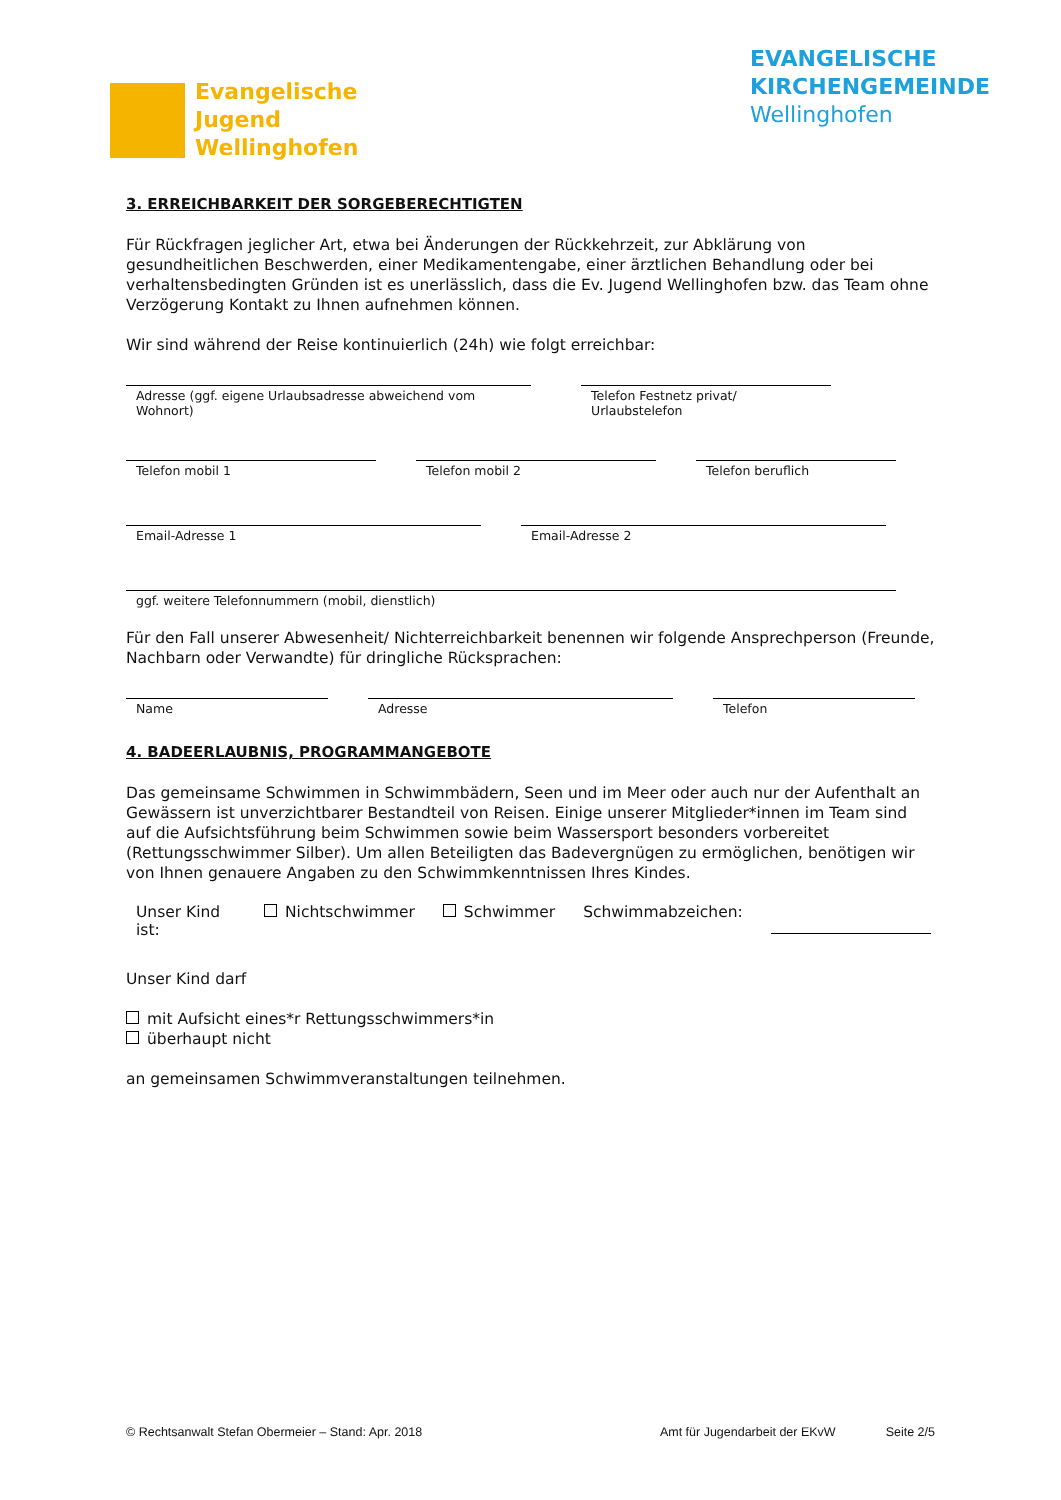Evangelische
Jugend
Wellinghofen
EVANGELISCHE
KIRCHENGEMEINDE
Wellinghofen
3. ERREICHBARKEIT DER SORGEBERECHTIGTEN
Für Rückfragen jeglicher Art, etwa bei Änderungen der Rückkehrzeit, zur Abklärung von gesundheitlichen Beschwerden, einer Medikamentengabe, einer ärztlichen Behandlung oder bei verhaltensbedingten Gründen ist es unerlässlich, dass die Ev. Jugend Wellinghofen bzw. das Team ohne Verzögerung Kontakt zu Ihnen aufnehmen können.
Wir sind während der Reise kontinuierlich (24h) wie folgt erreichbar:
Adresse (ggf. eigene Urlaubsadresse abweichend vom Wohnort)
Telefon Festnetz privat/ Urlaubstelefon
Telefon mobil 1 Telefon mobil 2 Telefon beruflich
Email-Adresse 1 Email-Adresse 2
ggf. weitere Telefonnummern (mobil, dienstlich)
Für den Fall unserer Abwesenheit/ Nichterreichbarkeit benennen wir folgende Ansprechperson (Freunde, Nachbarn oder Verwandte) für dringliche Rücksprachen:
Name Adresse Telefon
4. BADEERLAUBNIS, PROGRAMMANGEBOTE
Das gemeinsame Schwimmen in Schwimmbädern, Seen und im Meer oder auch nur der Aufenthalt an Gewässern ist unverzichtbarer Bestandteil von Reisen. Einige unserer Mitglieder*innen im Team sind auf die Aufsichtsführung beim Schwimmen sowie beim Wassersport besonders vorbereitet (Rettungsschwimmer Silber). Um allen Beteiligten das Badevergnügen zu ermöglichen, benötigen wir von Ihnen genauere Angaben zu den Schwimmkenntnissen Ihres Kindes.
Unser Kind ist:
Nichtschwimmer Schwimmer Schwimmabzeichen:
Unser Kind darf
mit Aufsicht eines*r Rettungsschwimmers*in
überhaupt nicht
an gemeinsamen Schwimmveranstaltungen teilnehmen.
© Rechtsanwalt Stefan Obermeier – Stand: Apr. 2018 Amt für Jugendarbeit der EKvW Seite 2/5